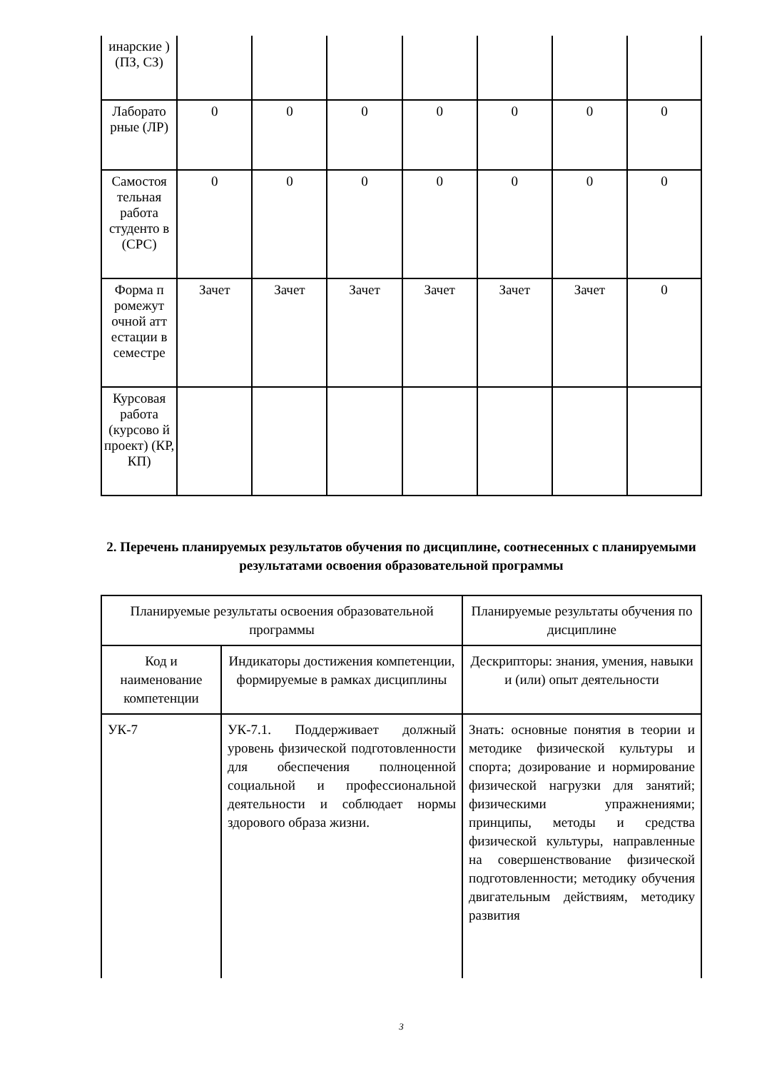| инарские ) (ПЗ, СЗ) | | | | | | | |
| Лаборато рные (ЛР) | 0 | 0 | 0 | 0 | 0 | 0 | 0 |
| Самостоя тельная работа студенто в (СРС) | 0 | 0 | 0 | 0 | 0 | 0 | 0 |
| Форма п ромежут очной атт естации в семестре | Зачет | Зачет | Зачет | Зачет | Зачет | Зачет | 0 |
| Курсовая работа (курсово й проект) (КР, КП) | | | | | | | |
2. Перечень планируемых результатов обучения по дисциплине, соотнесенных с планируемыми результатами освоения образовательной программы
| Планируемые результаты освоения образовательной программы | | Планируемые результаты обучения по дисциплине |
| --- | --- | --- |
| Код и наименование компетенции | Индикаторы достижения компетенции, формируемые в рамках дисциплины | Дескрипторы: знания, умения, навыки и (или) опыт деятельности |
| УК-7 | УК-7.1. Поддерживает должный уровень физической подготовленности для обеспечения полноценной социальной и профессиональной деятельности и соблюдает нормы здорового образа жизни. | Знать: основные понятия в теории и методике физической культуры и спорта; дозирование и нормирование физической нагрузки для занятий; физическими упражнениями; принципы, методы и средства физической культуры, направленные на совершенствование физической подготовленности; методику обучения двигательным действиям, методику развития |
3